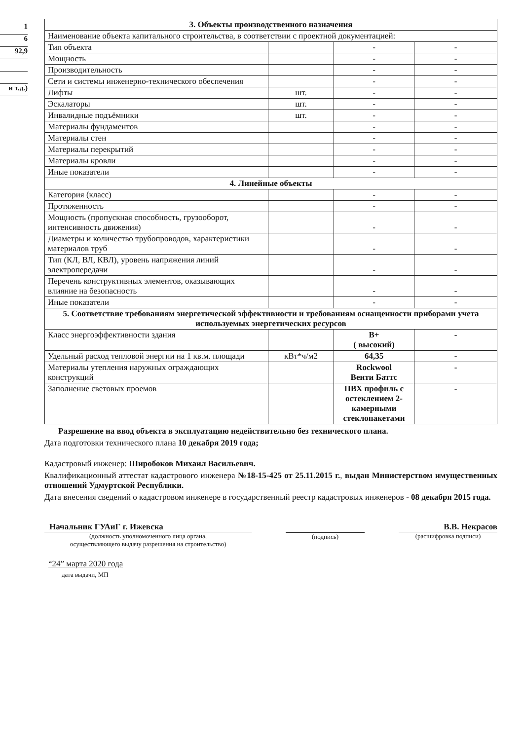1
6
92,9
и т.д.)
| 3. Объекты производственного назначения | | | |
| --- | --- | --- | --- |
| Наименование объекта капитального строительства, в соответствии с проектной документацией: | | | |
| Тип объекта | | - | - |
| Мощность | | - | - |
| Производительность | | - | - |
| Сети и системы инженерно-технического обеспечения | | - | - |
| Лифты | шт. | - | - |
| Эскалаторы | шт. | - | - |
| Инвалидные подъёмники | шт. | - | - |
| Материалы фундаментов | | - | - |
| Материалы стен | | - | - |
| Материалы перекрытий | | - | - |
| Материалы кровли | | - | - |
| Иные показатели | | - | - |
| 4. Линейные объекты | | | |
| Категория (класс) | | - | - |
| Протяженность | | - | - |
| Мощность (пропускная способность, грузооборот, интенсивность движения) | | - | - |
| Диаметры и количество трубопроводов, характеристики материалов труб | | - | - |
| Тип (КЛ, ВЛ, КВЛ), уровень напряжения линий электропередачи | | - | - |
| Перечень конструктивных элементов, оказывающих влияние на безопасность | | - | - |
| Иные показатели | | - | - |
| 5. Соответствие требованиям энергетической эффективности и требованиям оснащенности приборами учета используемых энергетических ресурсов | | | |
| Класс энергоэффективности здания | | B+ ( высокий) | - |
| Удельный расход тепловой энергии на 1 кв.м. площади | кВт*ч/м2 | 64,35 | - |
| Материалы утепления наружных ограждающих конструкций | | Rockwool Венти Баттс | - |
| Заполнение световых проемов | | ПВХ профиль с остеклением 2-камерными стеклопакетами | - |
Разрешение на ввод объекта в эксплуатацию недействительно без технического плана.
Дата подготовки технического плана 10 декабря 2019 года;
Кадастровый инженер: Широбоков Михаил Васильевич.
Квалификационный аттестат кадастрового инженера №18-15-425 от 25.11.2015 г., выдан Министерством имущественных отношений Удмуртской Республики.
Дата внесения сведений о кадастровом инженере в государственный реестр кадастровых инженеров - 08 декабря 2015 года.
Начальник ГУАиГ г. Ижевска
(должность уполномоченного лица органа,
осуществляющего выдачу разрешения на строительство)
(подпись)
В.В. Некрасов
(расшифровка подписи)
“24” марта 2020 года
дата выдачи, МП